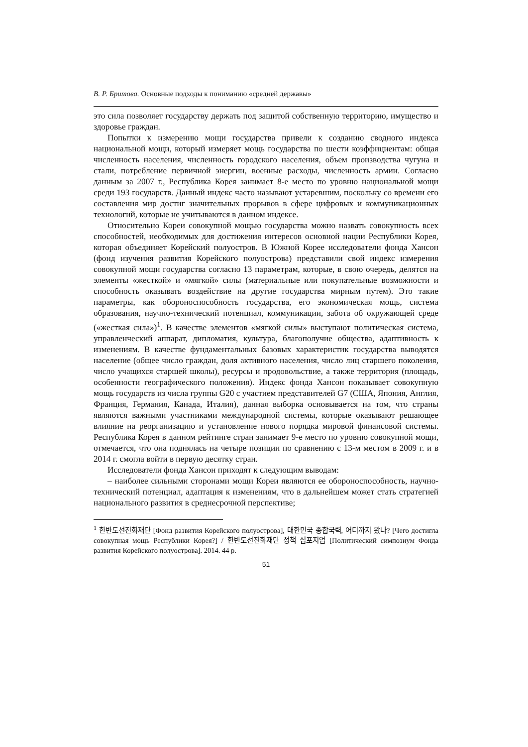В. Р. Бритова. Основные подходы к пониманию «средней державы»
это сила позволяет государству держать под защитой собственную территорию, имущество и здоровье граждан.
Попытки к измерению мощи государства привели к созданию сводного индекса национальной мощи, который измеряет мощь государства по шести коэффициентам: общая численность населения, численность городского населения, объем производства чугуна и стали, потребление первичной энергии, военные расходы, численность армии. Согласно данным за 2007 г., Республика Корея занимает 8-е место по уровню национальной мощи среди 193 государств. Данный индекс часто называют устаревшим, поскольку со времени его составления мир достиг значительных прорывов в сфере цифровых и коммуникационных технологий, которые не учитываются в данном индексе.
Относительно Кореи совокупной мощью государства можно назвать совокупность всех способностей, необходимых для достижения интересов основной нации Республики Корея, которая объединяет Корейский полуостров. В Южной Корее исследователи фонда Хансон (фонд изучения развития Корейского полуострова) представили свой индекс измерения совокупной мощи государства согласно 13 параметрам, которые, в свою очередь, делятся на элементы «жесткой» и «мягкой» силы (материальные или покупательные возможности и способность оказывать воздействие на другие государства мирным путем). Это такие параметры, как обороноспособность государства, его экономическая мощь, система образования, научно-технический потенциал, коммуникации, забота об окружающей среде («жесткая сила»)<sup>1</sup>. В качестве элементов «мягкой силы» выступают политическая система, управленческий аппарат, дипломатия, культура, благополучие общества, адаптивность к изменениям. В качестве фундаментальных базовых характеристик государства выводятся население (общее число граждан, доля активного населения, число лиц старшего поколения, число учащихся старшей школы), ресурсы и продовольствие, а также территория (площадь, особенности географического положения). Индекс фонда Хансон показывает совокупную мощь государств из числа группы G20 с участием представителей G7 (США, Япония, Англия, Франция, Германия, Канада, Италия), данная выборка основывается на том, что страны являются важными участниками международной системы, которые оказывают решающее влияние на реорганизацию и установление нового порядка мировой финансовой системы. Республика Корея в данном рейтинге стран занимает 9-е место по уровню совокупной мощи, отмечается, что она поднялась на четыре позиции по сравнению с 13-м местом в 2009 г. и в 2014 г. смогла войти в первую десятку стран.
Исследователи фонда Хансон приходят к следующим выводам:
– наиболее сильными сторонами мощи Кореи являются ее обороноспособность, научно-технический потенциал, адаптация к изменениям, что в дальнейшем может стать стратегией национального развития в среднесрочной перспективе;
<sup>1</sup> 한반도선진화재단 [Фонд развития Корейского полуострова], 대한민국 종합국력, 어디까지 왔나? [Чего достигла совокупная мощь Республики Корея?] / 한반도선진화재단 정책 심포지엄 [Политический симпозиум Фонда развития Корейского полуострова]. 2014. 44 p.
51